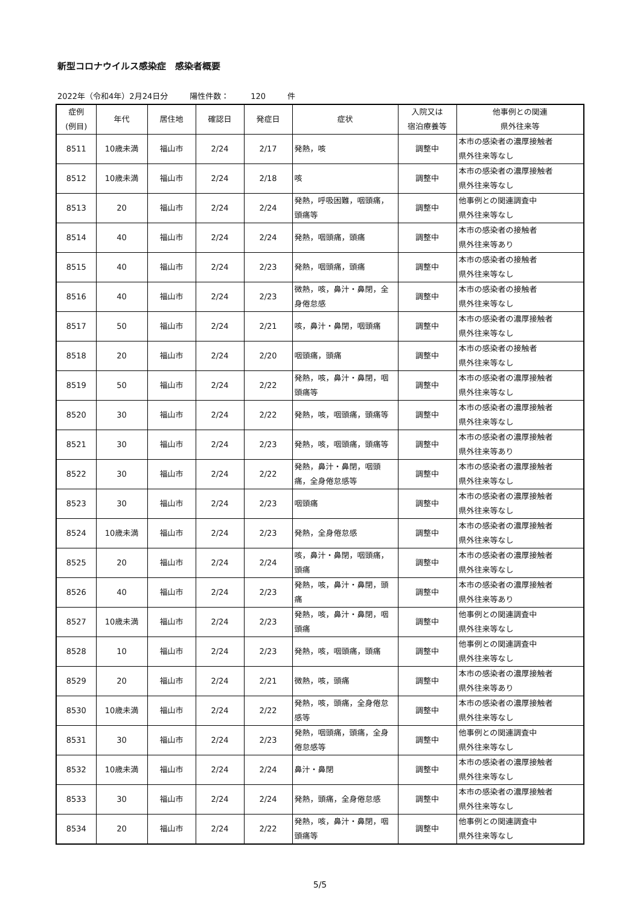新型コロナウイルス感染症　感染者概要
2022年（令和4年）2月24日分 陽性件数： 120 件
| 症例 (例目) | 年代 | 居住地 | 確認日 | 発症日 | 症状 | 入院又は 宿泊療養等 | 他事例との関連 県外往来等 |
| --- | --- | --- | --- | --- | --- | --- | --- |
| 8511 | 10歳未満 | 福山市 | 2/24 | 2/17 | 発熱，咳 | 調整中 | 本市の感染者の濃厚接触者 県外往来等なし |
| 8512 | 10歳未満 | 福山市 | 2/24 | 2/18 | 咳 | 調整中 | 本市の感染者の濃厚接触者 県外往来等なし |
| 8513 | 20 | 福山市 | 2/24 | 2/24 | 発熱，呼吸困難，咽頭痛，頭痛等 | 調整中 | 他事例との関連調査中 県外往来等なし |
| 8514 | 40 | 福山市 | 2/24 | 2/24 | 発熱，咽頭痛，頭痛 | 調整中 | 本市の感染者の接触者 県外往来等あり |
| 8515 | 40 | 福山市 | 2/24 | 2/23 | 発熱，咽頭痛，頭痛 | 調整中 | 本市の感染者の接触者 県外往来等なし |
| 8516 | 40 | 福山市 | 2/24 | 2/23 | 微熱，咳，鼻汁・鼻閉，全身倦怠感 | 調整中 | 本市の感染者の接触者 県外往来等なし |
| 8517 | 50 | 福山市 | 2/24 | 2/21 | 咳，鼻汁・鼻閉，咽頭痛 | 調整中 | 本市の感染者の濃厚接触者 県外往来等なし |
| 8518 | 20 | 福山市 | 2/24 | 2/20 | 咽頭痛，頭痛 | 調整中 | 本市の感染者の接触者 県外往来等なし |
| 8519 | 50 | 福山市 | 2/24 | 2/22 | 発熱，咳，鼻汁・鼻閉，咽頭痛等 | 調整中 | 本市の感染者の濃厚接触者 県外往来等なし |
| 8520 | 30 | 福山市 | 2/24 | 2/22 | 発熱，咳，咽頭痛，頭痛等 | 調整中 | 本市の感染者の濃厚接触者 県外往来等なし |
| 8521 | 30 | 福山市 | 2/24 | 2/23 | 発熱，咳，咽頭痛，頭痛等 | 調整中 | 本市の感染者の濃厚接触者 県外往来等あり |
| 8522 | 30 | 福山市 | 2/24 | 2/22 | 発熱，鼻汁・鼻閉，咽頭痛，全身倦怠感等 | 調整中 | 本市の感染者の濃厚接触者 県外往来等なし |
| 8523 | 30 | 福山市 | 2/24 | 2/23 | 咽頭痛 | 調整中 | 本市の感染者の濃厚接触者 県外往来等なし |
| 8524 | 10歳未満 | 福山市 | 2/24 | 2/23 | 発熱，全身倦怠感 | 調整中 | 本市の感染者の濃厚接触者 県外往来等なし |
| 8525 | 20 | 福山市 | 2/24 | 2/24 | 咳，鼻汁・鼻閉，咽頭痛，頭痛 | 調整中 | 本市の感染者の濃厚接触者 県外往来等なし |
| 8526 | 40 | 福山市 | 2/24 | 2/23 | 発熱，咳，鼻汁・鼻閉，頭痛 | 調整中 | 本市の感染者の濃厚接触者 県外往来等あり |
| 8527 | 10歳未満 | 福山市 | 2/24 | 2/23 | 発熱，咳，鼻汁・鼻閉，咽頭痛 | 調整中 | 他事例との関連調査中 県外往来等なし |
| 8528 | 10 | 福山市 | 2/24 | 2/23 | 発熱，咳，咽頭痛，頭痛 | 調整中 | 他事例との関連調査中 県外往来等なし |
| 8529 | 20 | 福山市 | 2/24 | 2/21 | 微熱，咳，頭痛 | 調整中 | 本市の感染者の濃厚接触者 県外往来等あり |
| 8530 | 10歳未満 | 福山市 | 2/24 | 2/22 | 発熱，咳，頭痛，全身倦怠感等 | 調整中 | 本市の感染者の濃厚接触者 県外往来等なし |
| 8531 | 30 | 福山市 | 2/24 | 2/23 | 発熱，咽頭痛，頭痛，全身倦怠感等 | 調整中 | 他事例との関連調査中 県外往来等なし |
| 8532 | 10歳未満 | 福山市 | 2/24 | 2/24 | 鼻汁・鼻閉 | 調整中 | 本市の感染者の濃厚接触者 県外往来等なし |
| 8533 | 30 | 福山市 | 2/24 | 2/24 | 発熱，頭痛，全身倦怠感 | 調整中 | 本市の感染者の濃厚接触者 県外往来等なし |
| 8534 | 20 | 福山市 | 2/24 | 2/22 | 発熱，咳，鼻汁・鼻閉，咽頭痛等 | 調整中 | 他事例との関連調査中 県外往来等なし |
5/5